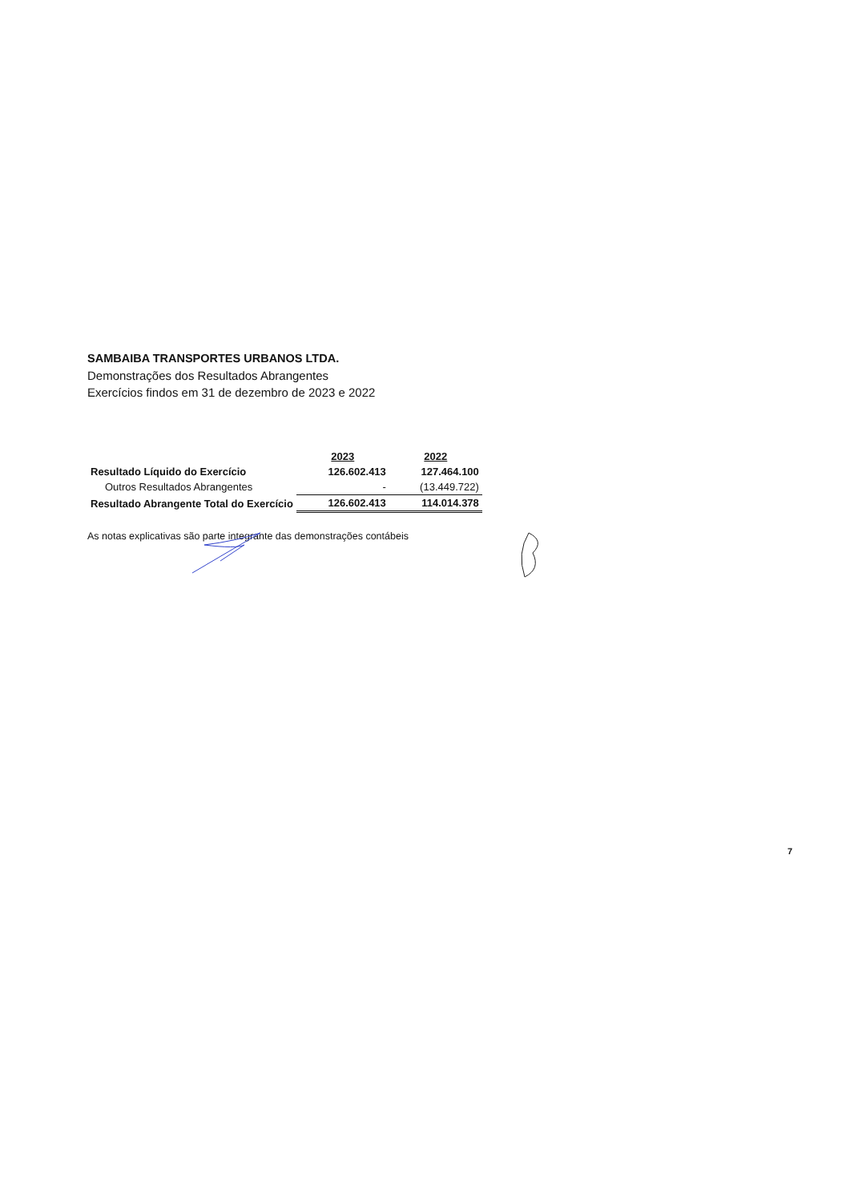SAMBAIBA TRANSPORTES URBANOS LTDA.
Demonstrações dos Resultados Abrangentes
Exercícios findos em 31 de dezembro de 2023 e 2022
| | 2023 | 2022 |
| Resultado Líquido do Exercício | 126.602.413 | 127.464.100 |
| Outros Resultados Abrangentes | - | (13.449.722) |
| Resultado Abrangente Total do Exercício | 126.602.413 | 114.014.378 |
As notas explicativas são parte integrante das demonstrações contábeis
7